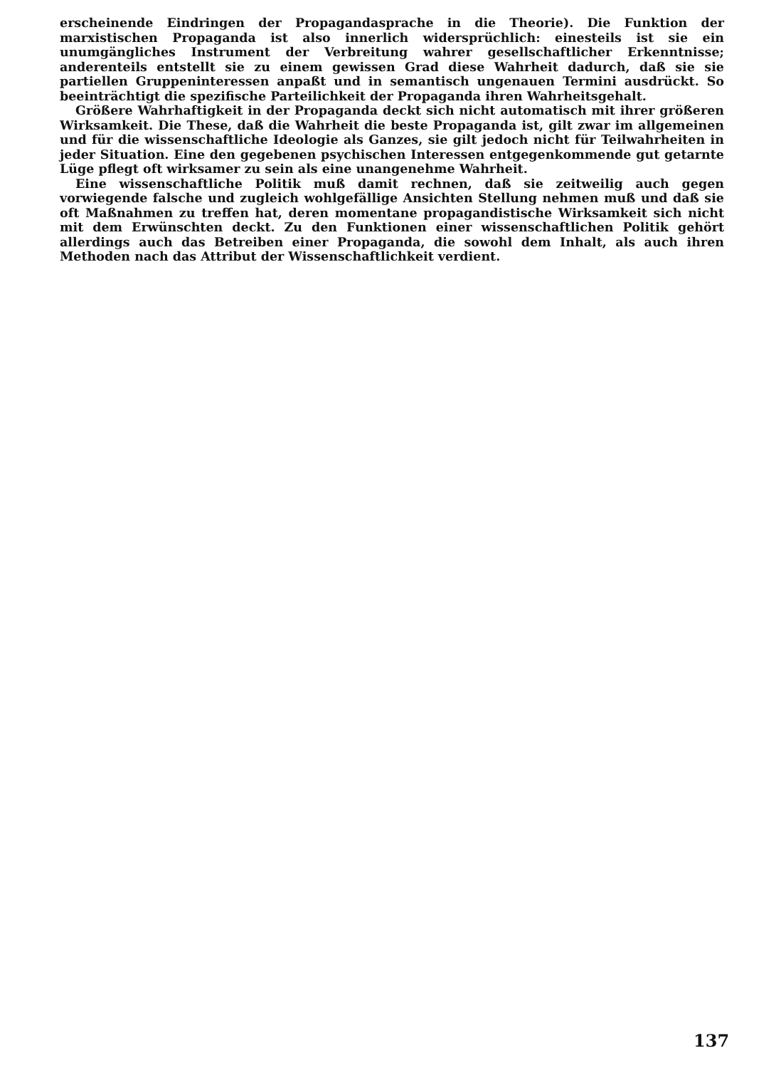erscheinende Eindringen der Propagandasprache in die Theorie). Die Funktion der marxistischen Propaganda ist also innerlich widersprüchlich: einesteils ist sie ein unumgängliches Instrument der Verbreitung wahrer gesellschaftlicher Erkenntnisse; anderenteils entstellt sie zu einem gewissen Grad diese Wahrheit dadurch, daß sie sie partiellen Gruppeninteressen anpaßt und in semantisch ungenauen Termini ausdrückt. So beeinträchtigt die spezifische Parteilichkeit der Propaganda ihren Wahrheitsgehalt.
Größere Wahrhaftigkeit in der Propaganda deckt sich nicht automatisch mit ihrer größeren Wirksamkeit. Die These, daß die Wahrheit die beste Propaganda ist, gilt zwar im allgemeinen und für die wissenschaftliche Ideologie als Ganzes, sie gilt jedoch nicht für Teilwahrheiten in jeder Situation. Eine den gegebenen psychischen Interessen entgegenkommende gut getarnte Lüge pflegt oft wirksamer zu sein als eine unangenehme Wahrheit.
Eine wissenschaftliche Politik muß damit rechnen, daß sie zeitweilig auch gegen vorwiegende falsche und zugleich wohlgefällige Ansichten Stellung nehmen muß und daß sie oft Maßnahmen zu treffen hat, deren momentane propagandistische Wirksamkeit sich nicht mit dem Erwünschten deckt. Zu den Funktionen einer wissenschaftlichen Politik gehört allerdings auch das Betreiben einer Propaganda, die sowohl dem Inhalt, als auch ihren Methoden nach das Attribut der Wissenschaftlichkeit verdient.
137